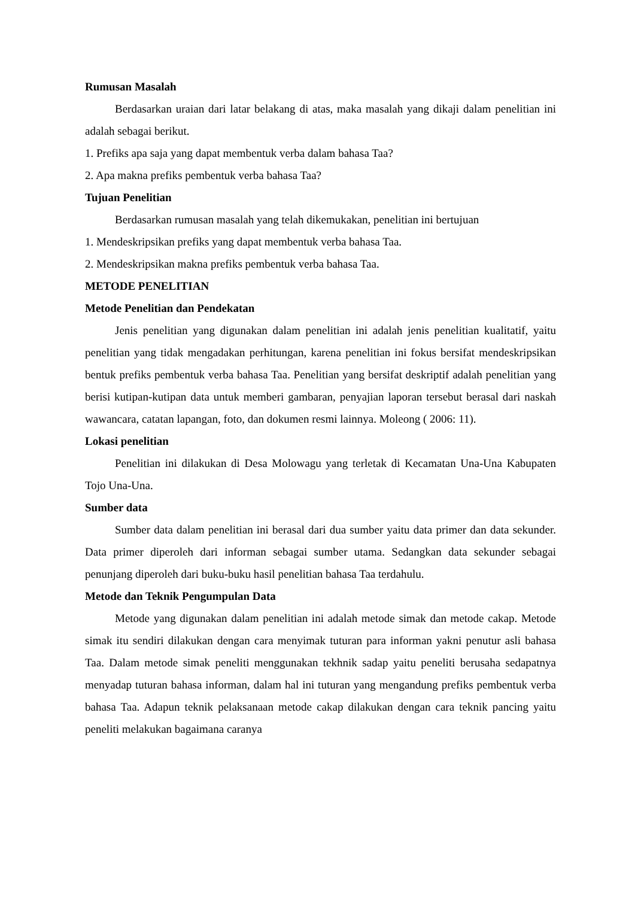Rumusan Masalah
Berdasarkan uraian dari latar belakang di atas, maka masalah yang dikaji dalam penelitian ini adalah sebagai berikut.
1. Prefiks apa saja yang dapat membentuk verba dalam bahasa Taa?
2. Apa makna prefiks pembentuk verba bahasa Taa?
Tujuan Penelitian
Berdasarkan rumusan masalah yang telah dikemukakan, penelitian ini bertujuan
1. Mendeskripsikan prefiks yang dapat membentuk verba bahasa Taa.
2. Mendeskripsikan makna prefiks pembentuk verba bahasa Taa.
METODE PENELITIAN
Metode Penelitian dan Pendekatan
Jenis penelitian yang digunakan dalam penelitian ini adalah jenis penelitian kualitatif, yaitu penelitian yang tidak mengadakan perhitungan, karena penelitian ini fokus bersifat mendeskripsikan bentuk prefiks pembentuk verba bahasa Taa. Penelitian yang bersifat deskriptif adalah penelitian yang berisi kutipan-kutipan data untuk memberi gambaran, penyajian laporan tersebut berasal dari naskah wawancara, catatan lapangan, foto, dan dokumen resmi lainnya. Moleong ( 2006: 11).
Lokasi penelitian
Penelitian ini dilakukan di Desa Molowagu yang terletak di Kecamatan Una-Una Kabupaten Tojo Una-Una.
Sumber data
Sumber data dalam penelitian ini berasal dari dua sumber yaitu data primer dan data sekunder. Data primer diperoleh dari informan sebagai sumber utama. Sedangkan data sekunder sebagai penunjang diperoleh dari buku-buku hasil penelitian bahasa Taa terdahulu.
Metode dan Teknik Pengumpulan Data
Metode yang digunakan dalam penelitian ini adalah metode simak dan metode cakap. Metode simak itu sendiri dilakukan dengan cara menyimak tuturan para informan yakni penutur asli bahasa Taa. Dalam metode simak peneliti menggunakan tekhnik sadap yaitu peneliti berusaha sedapatnya menyadap tuturan bahasa informan, dalam hal ini tuturan yang mengandung prefiks pembentuk verba bahasa Taa. Adapun teknik pelaksanaan metode cakap dilakukan dengan cara teknik pancing yaitu peneliti melakukan bagaimana caranya